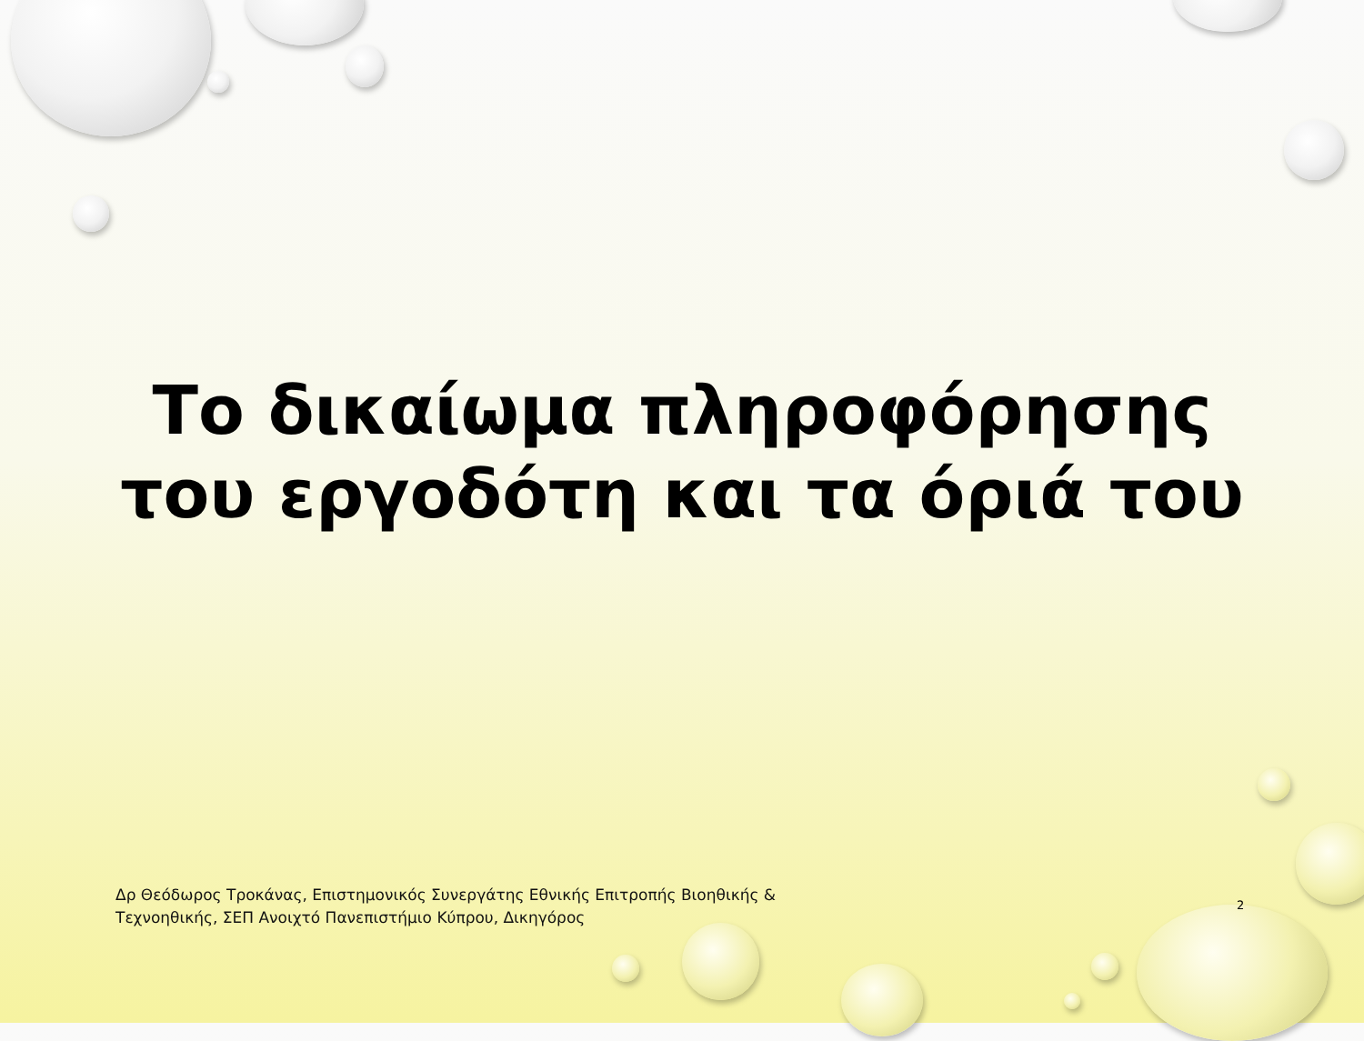Το δικαίωμα πληροφόρησης
του εργοδότη και τα όριά του
Δρ Θεόδωρος Τροκάνας, Επιστημονικός Συνεργάτης Εθνικής Επιτροπής Βιοηθικής & Τεχνοηθικής, ΣΕΠ Ανοιχτό Πανεπιστήμιο Κύπρου, Δικηγόρος
2